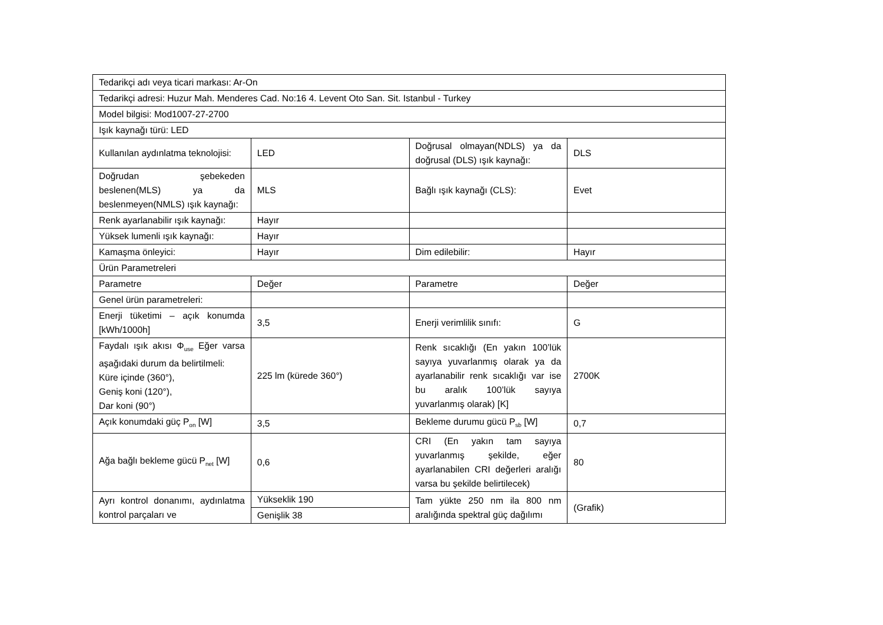| Tedarikçi adı veya ticari markası: Ar-On | | | |
| Tedarikçi adresi: Huzur Mah. Menderes Cad. No:16 4. Levent Oto San. Sit. Istanbul - Turkey | | | |
| Model bilgisi: Mod1007-27-2700 | | | |
| Işık kaynağı türü: LED | | | |
| Kullanılan aydınlatma teknolojisi: | LED | Doğrusal olmayan(NDLS) ya da doğrusal (DLS) ışık kaynağı: | DLS |
| Doğrudan şebekeden beslenen(MLS) ya da beslenmeyen(NMLS) ışık kaynağı: | MLS | Bağlı ışık kaynağı (CLS): | Evet |
| Renk ayarlanabilir ışık kaynağı: | Hayır | | |
| Yüksek lumenli ışık kaynağı: | Hayır | | |
| Kamaşma önleyici: | Hayır | Dim edilebilir: | Hayır |
| Ürün Parametreleri | | | |
| Parametre | Değer | Parametre | Değer |
| Genel ürün parametreleri: | | | |
| Enerji tüketimi – açık konumda [kWh/1000h] | 3,5 | Enerji verimlilik sınıfı: | G |
| Faydalı ışık akısı Φ<sub>use</sub> Eğer varsa aşağıdaki durum da belirtilmeli: Küre içinde (360°), Geniş koni (120°), Dar koni (90°) | 225 lm (kürede 360°) | Renk sıcaklığı (En yakın 100’lük sayıya yuvarlanmış olarak ya da ayarlanabilir renk sıcaklığı var ise bu aralık 100’lük sayıya yuvarlanmış olarak) [K] | 2700K |
| Açık konumdaki güç P<sub>on</sub> [W] | 3,5 | Bekleme durumu gücü P<sub>sb</sub> [W] | 0,7 |
| Ağa bağlı bekleme gücü P<sub>net</sub> [W] | 0,6 | CRI (En yakın tam sayıya yuvarlanmış şekilde, eğer ayarlanabilen CRI değerleri aralığı varsa bu şekilde belirtilecek) | 80 |
| Ayrı kontrol donanımı, aydınlatma kontrol parçaları ve | Yükseklik 190 | Tam yükte 250 nm ila 800 nm aralığında spektral güç dağılımı | (Grafik) |
| | Genişlik 38 | | |